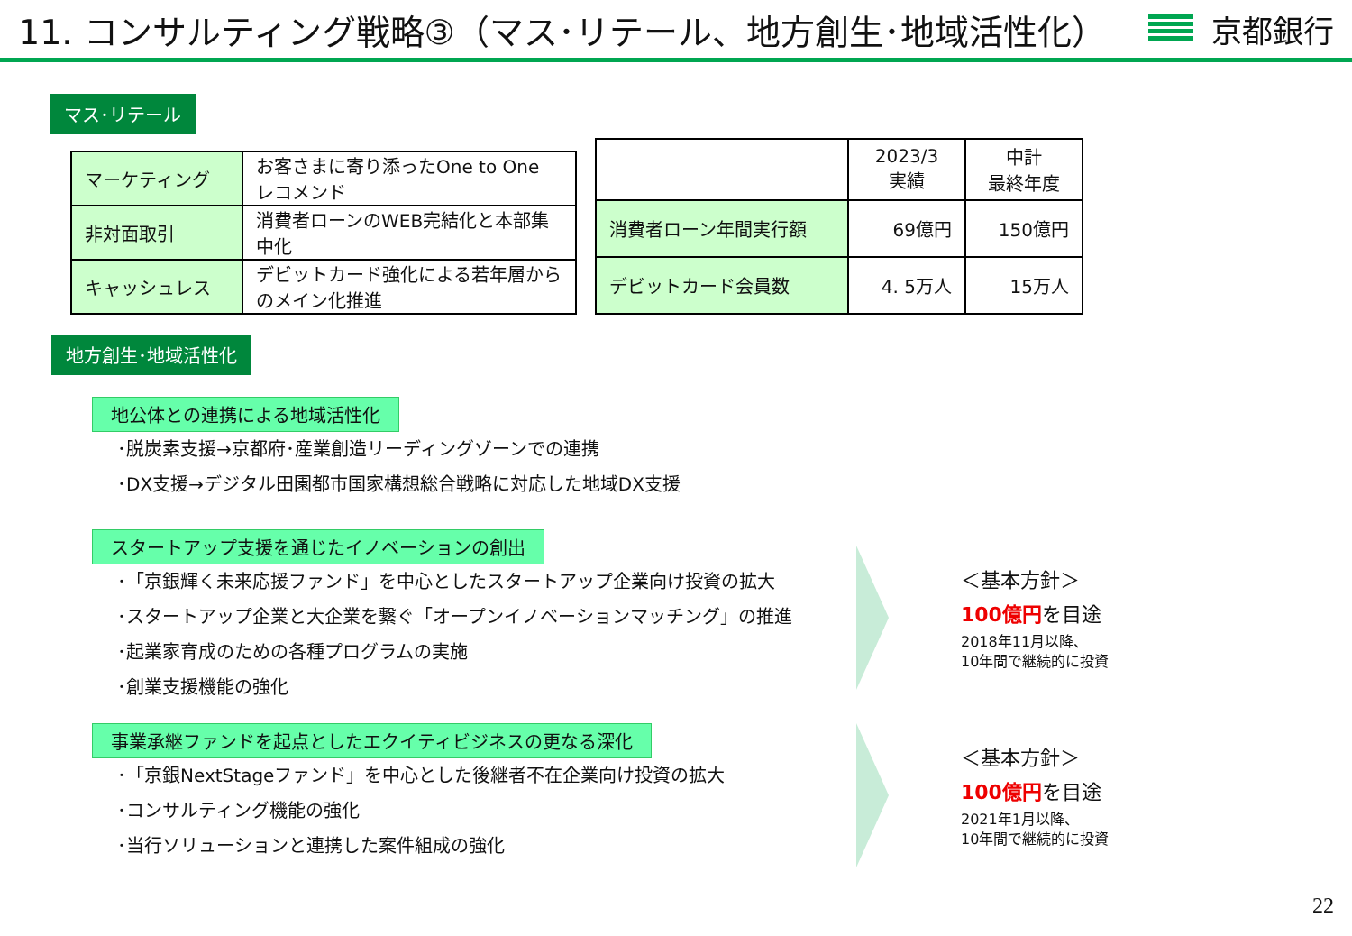11. コンサルティング戦略③（マス･リテール、地方創生･地域活性化）
京都銀行
マス･リテール
| マーケティング | お客さまに寄り添ったOne to One レコメンド |
| 非対面取引 | 消費者ローンのWEB完結化と本部集中化 |
| キャッシュレス | デビットカード強化による若年層からのメイン化推進 |
| | 2023/3 実績 | 中計 最終年度 |
| --- | --- | --- |
| 消費者ローン年間実行額 | 69億円 | 150億円 |
| デビットカード会員数 | 4. 5万人 | 15万人 |
地方創生･地域活性化
地公体との連携による地域活性化
･脱炭素支援→京都府･産業創造リーディングゾーンでの連携
･DX支援→デジタル田園都市国家構想総合戦略に対応した地域DX支援
スタートアップ支援を通じたイノベーションの創出
･「京銀輝く未来応援ファンド」を中心としたスタートアップ企業向け投資の拡大
･スタートアップ企業と大企業を繋ぐ「オープンイノベーションマッチング」の推進
･起業家育成のための各種プログラムの実施
･創業支援機能の強化
＜基本方針＞
100億円を目途
2018年11月以降、
10年間で継続的に投資
事業承継ファンドを起点としたエクイティビジネスの更なる深化
･「京銀NextStageファンド」を中心とした後継者不在企業向け投資の拡大
･コンサルティング機能の強化
･当行ソリューションと連携した案件組成の強化
＜基本方針＞
100億円を目途
2021年1月以降、
10年間で継続的に投資
22